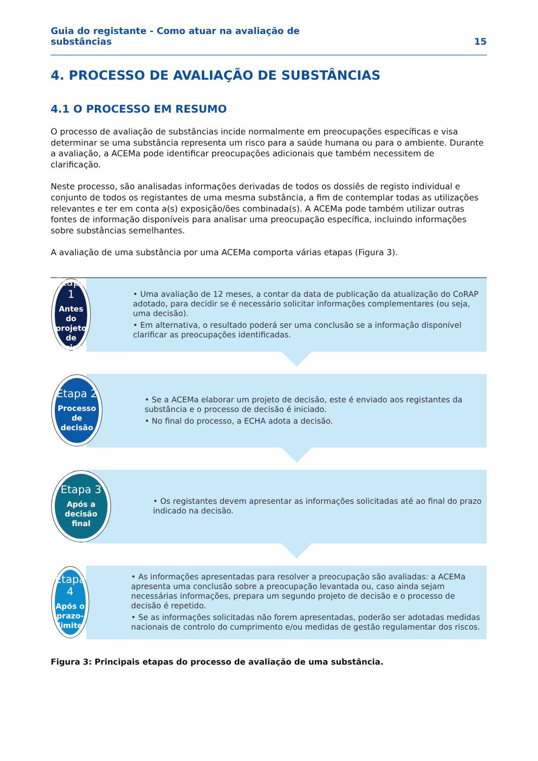Guia do registante - Como atuar na avaliação de
substâncias 15
4. PROCESSO DE AVALIAÇÃO DE SUBSTÂNCIAS
4.1 O PROCESSO EM RESUMO
O processo de avaliação de substâncias incide normalmente em preocupações específicas e visa determinar se uma substância representa um risco para a saúde humana ou para o ambiente. Durante a avaliação, a ACEMa pode identificar preocupações adicionais que também necessitem de clarificação.
Neste processo, são analisadas informações derivadas de todos os dossiês de registo individual e conjunto de todos os registantes de uma mesma substância, a fim de contemplar todas as utilizações relevantes e ter em conta a(s) exposição/ões combinada(s). A ACEMa pode também utilizar outras fontes de informação disponíveis para analisar uma preocupação específica, incluindo informações sobre substâncias semelhantes.
A avaliação de uma substância por uma ACEMa comporta várias etapas (Figura 3).
Etapa 1
Antes do
projeto de
decisão
• Uma avaliação de 12 meses, a contar da data de publicação da atualização do CoRAP adotado, para decidir se é necessário solicitar informações complementares (ou seja, uma decisão).
• Em alternativa, o resultado poderá ser uma conclusão se a informação disponível clarificar as preocupações identificadas.
Etapa 2
Processo
de decisão
• Se a ACEMa elaborar um projeto de decisão, este é enviado aos registantes da substância e o processo de decisão é iniciado.
• No final do processo, a ECHA adota a decisão.
Etapa 3
Após a
decisão
final
• Os registantes devem apresentar as informações solicitadas até ao final do prazo indicado na decisão.
Etapa 4
Após o
prazo-limite
• As informações apresentadas para resolver a preocupação são avaliadas: a ACEMa apresenta uma conclusão sobre a preocupação levantada ou, caso ainda sejam necessárias informações, prepara um segundo projeto de decisão e o processo de decisão é repetido.
• Se as informações solicitadas não forem apresentadas, poderão ser adotadas medidas nacionais de controlo do cumprimento e/ou medidas de gestão regulamentar dos riscos.
Figura 3: Principais etapas do processo de avaliação de uma substância.